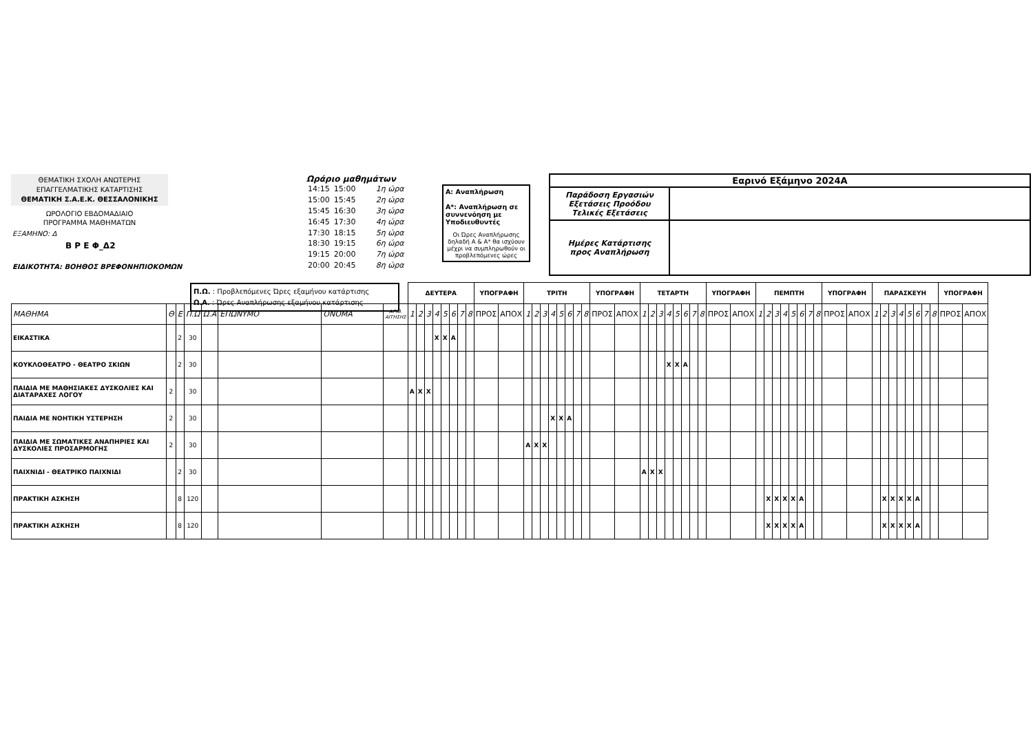ΘΕΜΑΤΙΚΗ ΣΧΟΛΗ ΑΝΩΤΕΡΗΣ
ΕΠΑΓΓΕΛΜΑΤΙΚΗΣ ΚΑΤΑΡΤΙΣΗΣ
ΘΕΜΑΤΙΚΗ Σ.Α.Ε.Κ. ΘΕΣΣΑΛΟΝΙΚΗΣ
ΩΡΟΛΟΓΙΟ ΕΒΔΟΜΑΔΙΑΙΟ
ΠΡΟΓΡΑΜΜΑ ΜΑΘΗΜΑΤΩΝ
ΕΞΑΜΗΝΟ: Δ
Β Ρ Ε Φ_Δ2
ΕΙΔΙΚΟΤΗΤΑ: ΒΟΗΘΟΣ ΒΡΕΦΟΝΗΠΙΟΚΟΜΩΝ
Ωράριο μαθημάτων
| 14:15 | 15:00 | 1η ώρα |
| 15:00 | 15:45 | 2η ώρα |
| 15:45 | 16:30 | 3η ώρα |
| 16:45 | 17:30 | 4η ώρα |
| 17:30 | 18:15 | 5η ώρα |
| 18:30 | 19:15 | 6η ώρα |
| 19:15 | 20:00 | 7η ώρα |
| 20:00 | 20:45 | 8η ώρα |
Α: Αναπλήρωση
Α*: Αναπλήρωση σε συννενόηση με Υποδιευθυντές
Οι Ώρες Αναπλήρωσης δηλαδή Α & Α* θα ισχύουν μέχρι να συμπληρωθούν οι προβλεπόμενες ώρες
| Εαρινό Εξάμηνο 2024Α | |
| Παράδοση Εργασιών Εξετάσεις Προόδου Τελικές Εξετάσεις | |
| Ημέρες Κατάρτισης προς Αναπλήρωση | |
Π.Ω. : Προβλεπόμενες Ώρες εξαμήνου κατάρτισης
Ω.Α. : Ώρες Αναπλήρωσης εξαμήνου κατάρτισης
| | | | | | | | | ΔΕΥΤΕΡΑ | | | | | | | | ΥΠΟΓΡΑΦΗ | | ΤΡΙΤΗ | | | | | | | | ΥΠΟΓΡΑΦΗ | | ΤΕΤΑΡΤΗ | | | | | | | | ΥΠΟΓΡΑΦΗ | | ΠΕΜΠΤΗ | | | | | | | | ΥΠΟΓΡΑΦΗ | | ΠΑΡΑΣΚΕΥΗ | | | | | | | | ΥΠΟΓΡΑΦΗ | |
| --- | --- | --- | --- | --- | --- | --- | --- | --- | --- | --- | --- | --- | --- | --- | --- | --- | --- | --- | --- | --- | --- | --- | --- | --- | --- | --- | --- | --- | --- | --- | --- | --- | --- | --- | --- | --- | --- | --- | --- | --- | --- | --- | --- | --- | --- | --- | --- | --- | --- | --- | --- | --- | --- | --- | --- | --- | --- |
| ΜΑΘΗΜΑ | Θ | Ε | Π.Ω | Ω.Α | ΕΠΩΝΥΜΟ | ΟΝΟΜΑ | ΑΡΙΘ. ΑΙΤΗΣΗΣ | 1 | 2 | 3 | 4 | 5 | 6 | 7 | 8 | ΠΡΟΣ | ΑΠΟΧ | 1 | 2 | 3 | 4 | 5 | 6 | 7 | 8 | ΠΡΟΣ | ΑΠΟΧ | 1 | 2 | 3 | 4 | 5 | 6 | 7 | 8 | ΠΡΟΣ | ΑΠΟΧ | 1 | 2 | 3 | 4 | 5 | 6 | 7 | 8 | ΠΡΟΣ | ΑΠΟΧ | 1 | 2 | 3 | 4 | 5 | 6 | 7 | 8 | ΠΡΟΣ | ΑΠΟΧ |
| ΕΙΚΑΣΤΙΚΑ | | 2 | 30 | | | | | | | | X | X | A | | | | | | | | | | | | | | | | | | | | | | | | | | | | | | | | | | | | | | | | | | | | |
| ΚΟΥΚΛΟΘΕΑΤΡΟ - ΘΕΑΤΡΟ ΣΚΙΩΝ | | 2 | 30 | | | | | | | | | | | | | | | | | | | | | | | | | | | | X | X | A | | | | | | | | | | | | | | | | | | | | | | | | |
| ΠΑΙΔΙΑ ΜΕ ΜΑΘΗΣΙΑΚΕΣ ΔΥΣΚΟΛΙΕΣ ΚΑΙ ΔΙΑΤΑΡΑΧΕΣ ΛΟΓΟΥ | 2 | | 30 | | | | | A | X | X | | | | | | | | | | | | | | | | | | | | | | | | | | | | | | | | | | | | | | | | | | | | | | | |
| ΠΑΙΔΙΑ ΜΕ ΝΟΗΤΙΚΗ ΥΣΤΕΡΗΣΗ | 2 | | 30 | | | | | | | | | | | | | | | | | | X | X | A | | | | | | | | | | | | | | | | | | | | | | | | | | | | | | | | | | |
| ΠΑΙΔΙΑ ΜΕ ΣΩΜΑΤΙΚΕΣ ΑΝΑΠΗΡΙΕΣ ΚΑΙ ΔΥΣΚΟΛΙΕΣ ΠΡΟΣΑΡΜΟΓΗΣ | 2 | | 30 | | | | | | | | | | | | | | | A | X | X | | | | | | | | | | | | | | | | | | | | | | | | | | | | | | | | | | | | | |
| ΠΑΙΧΝΙΔΙ - ΘΕΑΤΡΙΚΟ ΠΑΙΧΝΙΔΙ | | 2 | 30 | | | | | | | | | | | | | | | | | | | | | | | | | A | X | X | | | | | | | | | | | | | | | | | | | | | | | | | | | |
| ΠΡΑΚΤΙΚΗ ΑΣΚΗΣΗ | | 8 | 120 | | | | | | | | | | | | | | | | | | | | | | | | | | | | | | | | | | | | X | X | X | X | A | | | | | | X | X | X | X | A | | | | |
| ΠΡΑΚΤΙΚΗ ΑΣΚΗΣΗ | | 8 | 120 | | | | | | | | | | | | | | | | | | | | | | | | | | | | | | | | | | | | X | X | X | X | A | | | | | | X | X | X | X | A | | | | |